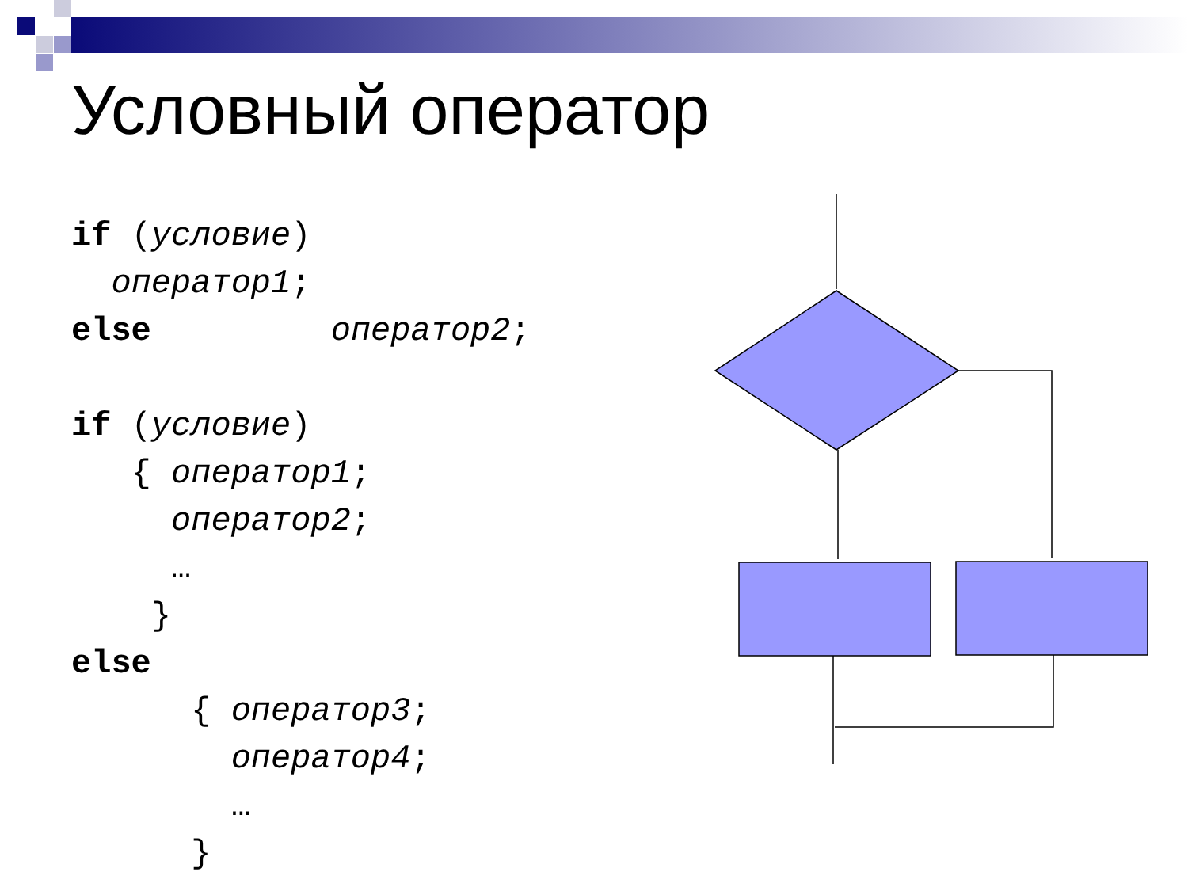Условный оператор
if (условие) оператор1; else оператор2; if (условие) { оператор1; оператор2; … } else { оператор3; оператор4; … }